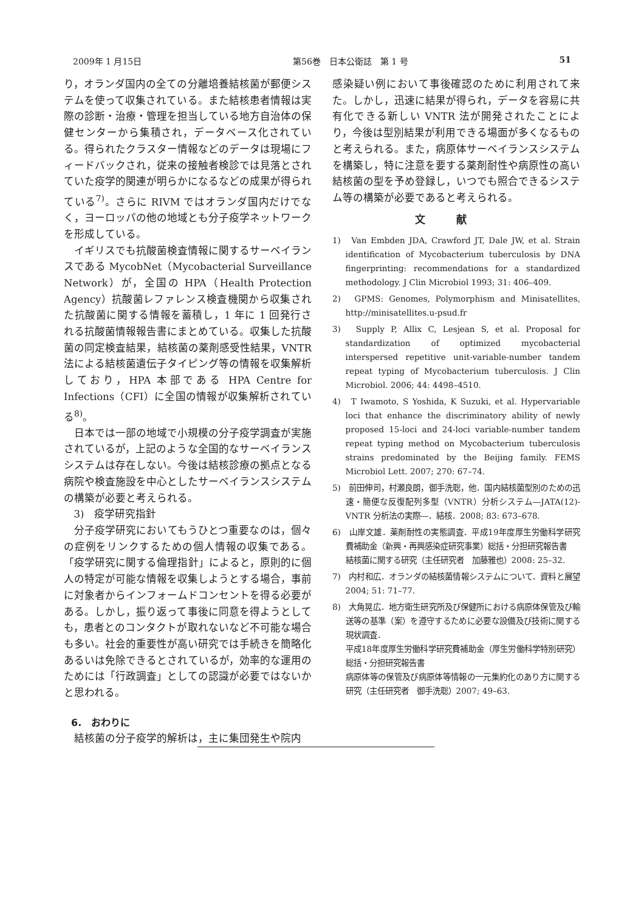2009年 1 月15日 第56巻　日本公衛誌　第 1 号 51
り，オランダ国内の全ての分離培養結核菌が郵便システムを使って収集されている。また結核患者情報は実際の診断・治療・管理を担当している地方自治体の保健センターから集積され，データベース化されている。得られたクラスター情報などのデータは現場にフィードバックされ，従来の接触者検診では見落とされていた疫学的関連が明らかになるなどの成果が得られている<sup>7)</sup>。さらに RIVM ではオランダ国内だけでなく，ヨーロッパの他の地域とも分子疫学ネットワークを形成している。
イギリスでも抗酸菌検査情報に関するサーベイランスである MycobNet（Mycobacterial Surveillance Network）が，全国の HPA（Health Protection Agency）抗酸菌レファレンス検査機関から収集された抗酸菌に関する情報を蓄積し，1 年に 1 回発行される抗酸菌情報報告書にまとめている。収集した抗酸菌の同定検査結果，結核菌の薬剤感受性結果，VNTR 法による結核菌遺伝子タイピング等の情報を収集解析しており，HPA 本部である HPA Centre for Infections（CFI）に全国の情報が収集解析されている<sup>8)</sup>。
日本では一部の地域で小規模の分子疫学調査が実施されているが，上記のような全国的なサーベイランスシステムは存在しない。今後は結核診療の拠点となる病院や検査施設を中心としたサーベイランスシステムの構築が必要と考えられる。
3)　疫学研究指針
分子疫学研究においてもうひとつ重要なのは，個々の症例をリンクするための個人情報の収集である。「疫学研究に関する倫理指針」によると，原則的に個人の特定が可能な情報を収集しようとする場合，事前に対象者からインフォームドコンセントを得る必要がある。しかし，振り返って事後に同意を得ようとしても，患者とのコンタクトが取れないなど不可能な場合も多い。社会的重要性が高い研究では手続きを簡略化あるいは免除できるとされているが，効率的な運用のためには「行政調査」としての認識が必要ではないかと思われる。
6.　おわりに
結核菌の分子疫学的解析は，主に集団発生や院内
感染疑い例において事後確認のために利用されて来た。しかし，迅速に結果が得られ，データを容易に共有化できる新しい VNTR 法が開発されたことにより，今後は型別結果が利用できる場面が多くなるものと考えられる。また，病原体サーベイランスシステムを構築し，特に注意を要する薬剤耐性や病原性の高い結核菌の型を予め登録し，いつでも照合できるシステム等の構築が必要であると考えられる。
文献
1)　Van Embden JDA, Crawford JT, Dale JW, et al. Strain identification of Mycobacterium tuberculosis by DNA fingerprinting: recommendations for a standardized methodology. J Clin Microbiol 1993; 31: 406–409.
2)　GPMS: Genomes, Polymorphism and Minisatellites, http://minisatellites.u-psud.fr
3)　Supply P, Allix C, Lesjean S, et al. Proposal for standardization of optimized mycobacterial interspersed repetitive unit-variable-number tandem repeat typing of Mycobacterium tuberculosis. J Clin Microbiol. 2006; 44: 4498–4510.
4)　T Iwamoto, S Yoshida, K Suzuki, et al. Hypervariable loci that enhance the discriminatory ability of newly proposed 15-loci and 24-loci variable-number tandem repeat typing method on Mycobacterium tuberculosis strains predominated by the Beijing family. FEMS Microbiol Lett. 2007; 270: 67–74.
5)　前田伸司，村瀬良朗，御手洗聡，他．国内結核菌型別のための迅速・簡便な反復配列多型（VNTR）分析システム―JATA(12)-VNTR 分析法の実際―．結核．2008; 83: 673–678.
6)　山岸文雄．薬剤耐性の実態調査．平成19年度厚生労働科学研究費補助金（新興・再興感染症研究事業）総括・分担研究報告書
結核菌に関する研究（主任研究者　加藤雅也）2008: 25–32.
7)　内村和広．オランダの結核菌情報システムについて．資料と展望 2004; 51: 71–77.
8)　大角晃広．地方衛生研究所及び保健所における病原体保管及び輸送等の基準（案）を遵守するために必要な設備及び技術に関する現状調査．
平成18年度厚生労働科学研究費補助金（厚生労働科学特別研究）総括・分担研究報告書
病原体等の保管及び病原体等情報の一元集約化のあり方に関する研究（主任研究者　御手洗聡）2007; 49–63.